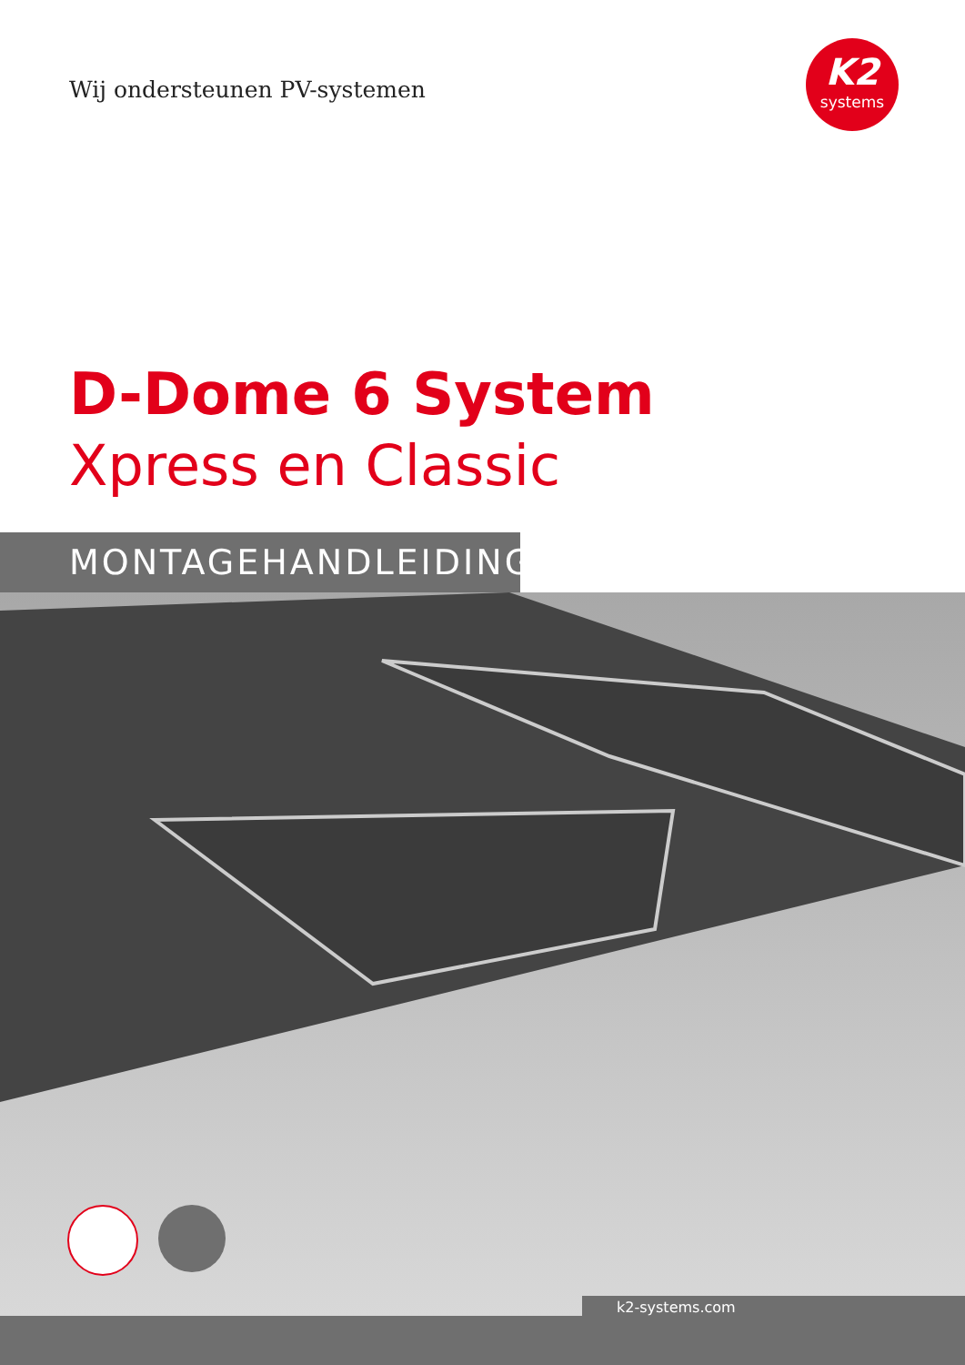Wij ondersteunen PV-systemen
K2
systems
D-Dome 6 System
Xpress en Classic
MONTAGEHANDLEIDING
k2-systems.com